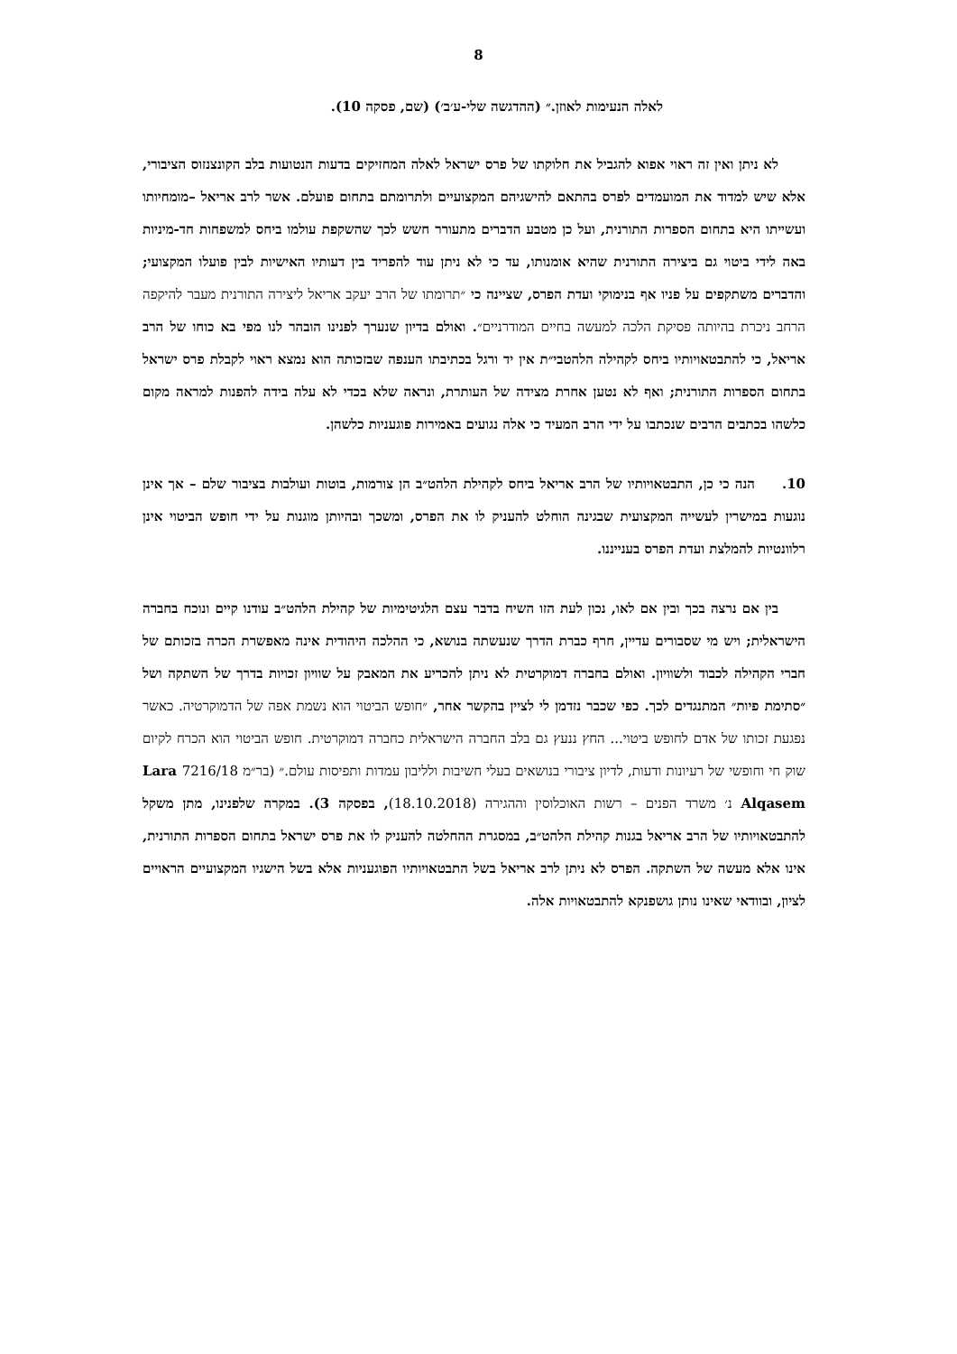8
לאלה הנעימות לאוזן.״ (ההדגשה שלי-ע׳ב׳) (שם, פסקה 10).
  לא ניתן ואין זה ראוי אפוא להגביל את חלוקתו של פרס ישראל לאלה המחזיקים בדעות הנטועות בלב הקונצנזוס הציבורי, אלא שיש למדוד את המועמדים לפרס בהתאם להישגיהם המקצועיים ולתרומתם בתחום פועלם. אשר לרב אריאל –מומחיותו ועשייתו היא בתחום הספרות התורנית, ועל כן מטבע הדברים מתעורר חשש לכך שהשקפת עולמו ביחס למשפחות חד-מיניות באה לידי ביטוי גם ביצירה התורנית שהיא אומנותו, עד כי לא ניתן עוד להפריד בין דעותיו האישיות לבין פועלו המקצועי; והדברים משתקפים על פניו אף בנימוקי ועדת הפרס, שציינה כי ״תרומתו של הרב יעקב אריאל ליצירה התורנית מעבר להיקפה הרחב ניכרת בהיותה פסיקת הלכה למעשה בחיים המודרניים״. ואולם בדיון שנערך לפנינו הובהר לנו מפי בא כוחו של הרב אריאל, כי להתבטאויותיו ביחס לקהילה הלהטבי״ת אין יד ורגל בכתיבתו הענפה שבזכותה הוא נמצא ראוי לקבלת פרס ישראל בתחום הספרות התורנית; ואף לא נטען אחרת מצידה של העותרת, ונראה שלא בכדי לא עלה בידה להפנות למראה מקום כלשהו בכתבים הרבים שנכתבו על ידי הרב המעיד כי אלה נגועים באמירות פוגעניות כלשהן.
10.  הנה כי כן, התבטאויותיו של הרב אריאל ביחס לקהילת הלהט״ב הן צורמות, בוטות ועולבות בציבור שלם – אך אינן נוגעות במישרין לעשייה המקצועית שבגינה הוחלט להעניק לו את הפרס, ומשכך ובהיותן מוגנות על ידי חופש הביטוי אינן רלוונטיות להמלצת ועדת הפרס בענייננו.
  בין אם נרצה בכך ובין אם לאו, נכון לעת הזו השיח בדבר עצם הלגיטימיות של קהילת הלהט״ב עודנו קיים ונוכח בחברה הישראלית; ויש מי שסבורים עדיין, חרף כברת הדרך שנעשתה בנושא, כי ההלכה היהודית אינה מאפשרת הכרה בזכותם של חברי הקהילה לכבוד ולשוויון. ואולם בחברה דמוקרטית לא ניתן להכריע את המאבק על שוויון זכויות בדרך של השתקה ושל ״סתימת פיות״ המתנגדים לכך. כפי שכבר נזדמן לי לציין בהקשר אחר, ״חופש הביטוי הוא נשמת אפה של הדמוקרטיה. כאשר נפגעת זכותו של אדם לחופש ביטוי... החץ ננעץ גם בלב החברה הישראלית כחברה דמוקרטית. חופש הביטוי הוא הכרח לקיום שוק חי וחופשי של רעיונות ודעות, לדיון ציבורי בנושאים בעלי חשיבות ולליבון עמדות ותפיסות עולם.״ (בר״מ 7216/18 Lara Alqasem נ׳ משרד הפנים – רשות האוכלוסין וההגירה (18.10.2018), בפסקה 3). במקרה שלפנינו, מתן משקל להתבטאויותיו של הרב אריאל בגנות קהילת הלהט״ב, במסגרת ההחלטה להעניק לו את פרס ישראל בתחום הספרות התורנית, אינו אלא מעשה של השתקה. הפרס לא ניתן לרב אריאל בשל התבטאויותיו הפוגעניות אלא בשל הישגיו המקצועיים הראויים לציון, ובוודאי שאינו נותן גושפנקא להתבטאויות אלה.